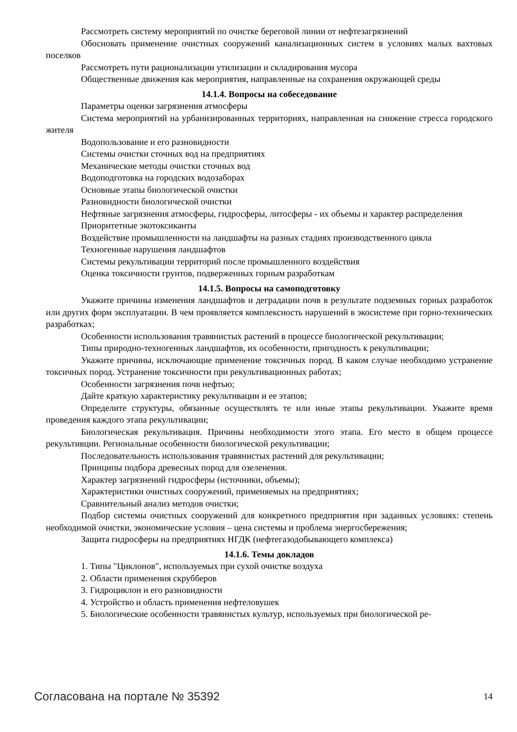Рассмотреть систему мероприятий по очистке береговой линии от нефтезагрязнений
Обосновать применение очистных сооружений канализационных систем в условиях малых вахтовых поселков
Рассмотреть пути рационализации утилизации и складирования мусора
Общественные движения как мероприятия, направленные на сохранения окружающей среды
14.1.4. Вопросы на собеседование
Параметры оценки загрязнения атмосферы
Система мероприятий на урбанизированных территориях, направленная на снижение стресса городского жителя
Водопользование и его разновидности
Системы очистки сточных вод на предприятиях
Механические методы очистки сточных вод
Водоподготовка на городских водозаборах
Основные этапы биологической очистки
Разновидности биологической очистки
Нефтяные загрязнения атмосферы, гидросферы, литосферы - их объемы и характер распределения
Приоритетные экотоксиканты
Воздействие промышленности на ландшафты на разных стадиях производственного цикла
Техногенные нарушения ландшафтов
Системы рекультивации территорий после промышленного воздействия
Оценка токсичности грунтов, подверженных горным разработкам
14.1.5. Вопросы на самоподготовку
Укажите причины изменения ландшафтов и деградации почв в результате подземных горных разработок или других форм эксплуатации. В чем проявляется комплексность нарушений в экосистеме при горно-технических разработках;
Особенности использования травянистых растений в процессе биологической рекультивации;
Типы природно-техногенных ландшафтов, их особенности, пригодность к рекультивации;
Укажите причины, исключающие применение токсичных пород. В каком случае необходимо устранение токсичных пород. Устранение токсичности при рекультивационных работах;
Особенности загрязнения почв нефтью;
Дайте краткую характеристику рекультивации и ее этапов;
Определите структуры, обязанные осуществлять те или иные этапы рекультивации. Укажите время проведения каждого этапа рекультивации;
Биологическая рекультивация. Причины необходимости этого этапа. Его место в общем процессе рекультивции. Региональные особенности биологической рекультивации;
Последовательность использования травянистых растений для рекультивации;
Принципы подбора древесных пород для озеленения.
Характер загрязнений гидросферы (источники, объемы);
Характеристики очистных сооружений, применяемых на предприятиях;
Сравнительный анализ методов очистки;
Подбор системы очистных сооружений для конкретного предприятия при заданных условиях: степень необходимой очистки, экономические условия – цена системы и проблема энергосбережения;
Защита гидросферы на предприятиях НГДК (нефтегазодобывающего комплекса)
14.1.6. Темы докладов
1. Типы "Циклонов", используемых при сухой очистке воздуха
2. Области применения скрубберов
3. Гидроциклон и его разновидности
4. Устройство и область применения нефтеловушек
5. Биологические особенности травянистых культур, используемых при биологической ре-
Согласована на портале № 35392 14